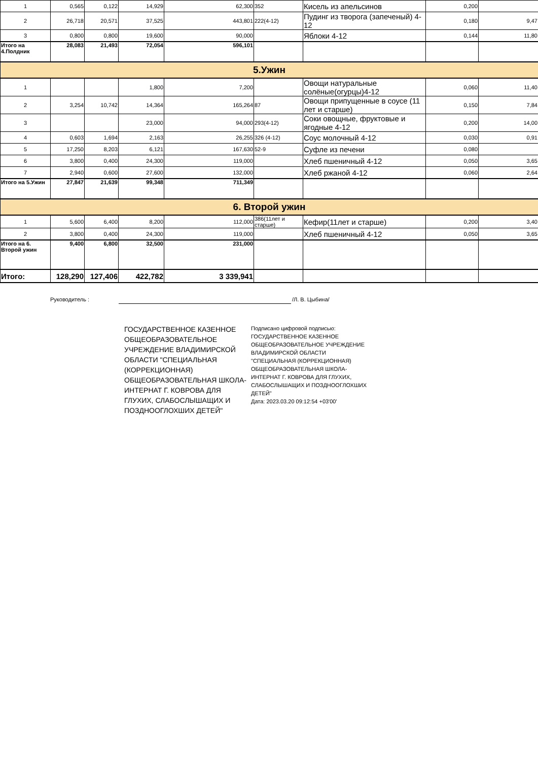| 1 | 0,565 | 0,122 | 14,929 | 62,300 | 352 | Кисель из апельсинов | 0,200 | |
| 2 | 26,718 | 20,571 | 37,525 | 443,801 | 222(4-12) | Пудинг из творога (запеченый) 4-12 | 0,180 | 9,47 |
| 3 | 0,800 | 0,800 | 19,600 | 90,000 | | Яблоки 4-12 | 0,144 | 11,80 |
| Итого на 4.Полдник | 28,083 | 21,493 | 72,054 | 596,101 | | | | |
| 5.Ужин | | | | | | | | |
| 1 | | | 1,800 | 7,200 | | Овощи натуральные солёные(огурцы)4-12 | 0,060 | 11,40 |
| 2 | 3,254 | 10,742 | 14,364 | 165,264 | 87 | Овощи припущенные в соусе (11 лет и старше) | 0,150 | 7,84 |
| 3 | | | 23,000 | 94,000 | 293(4-12) | Соки овощные, фруктовые и ягодные 4-12 | 0,200 | 14,00 |
| 4 | 0,603 | 1,694 | 2,163 | 26,255 | 326 (4-12) | Соус молочный 4-12 | 0,030 | 0,91 |
| 5 | 17,250 | 8,203 | 6,121 | 167,630 | 52-9 | Суфле из печени | 0,080 | |
| 6 | 3,800 | 0,400 | 24,300 | 119,000 | | Хлеб пшеничный 4-12 | 0,050 | 3,65 |
| 7 | 2,940 | 0,600 | 27,600 | 132,000 | | Хлеб ржаной 4-12 | 0,060 | 2,64 |
| Итого на 5.Ужин | 27,847 | 21,639 | 99,348 | 711,349 | | | | |
| 6. Второй ужин | | | | | | | | |
| 1 | 5,600 | 6,400 | 8,200 | 112,000 | 386(11лет и старше) | Кефир(11лет и старше) | 0,200 | 3,40 |
| 2 | 3,800 | 0,400 | 24,300 | 119,000 | | Хлеб пшеничный 4-12 | 0,050 | 3,65 |
| Итого на 6. Второй ужин | 9,400 | 6,800 | 32,500 | 231,000 | | | | |
| Итого: | 128,290 | 127,406 | 422,782 | 3 339,941 | | | | |
Руководитель : /Л. В. Цыбина/
ГОСУДАРСТВЕННОЕ КАЗЕННОЕ ОБЩЕОБРАЗОВАТЕЛЬНОЕ УЧРЕЖДЕНИЕ ВЛАДИМИРСКОЙ ОБЛАСТИ "СПЕЦИАЛЬНАЯ (КОРРЕКЦИОННАЯ) ОБЩЕОБРАЗОВАТЕЛЬНАЯ ШКОЛА-ИНТЕРНАТ Г. КОВРОВА ДЛЯ ГЛУХИХ, СЛАБОСЛЫШАЩИХ И ПОЗДНООГЛОХШИХ ДЕТЕЙ"
Подписано цифровой подписью: ГОСУДАРСТВЕННОЕ КАЗЕННОЕ ОБЩЕОБРАЗОВАТЕЛЬНОЕ УЧРЕЖДЕНИЕ ВЛАДИМИРСКОЙ ОБЛАСТИ "СПЕЦИАЛЬНАЯ (КОРРЕКЦИОННАЯ) ОБЩЕОБРАЗОВАТЕЛЬНАЯ ШКОЛА-ИНТЕРНАТ Г. КОВРОВА ДЛЯ ГЛУХИХ, СЛАБОСЛЫШАЩИХ И ПОЗДНООГЛОХШИХ ДЕТЕЙ"
Дата: 2023.03.20 09:12:54 +03'00'